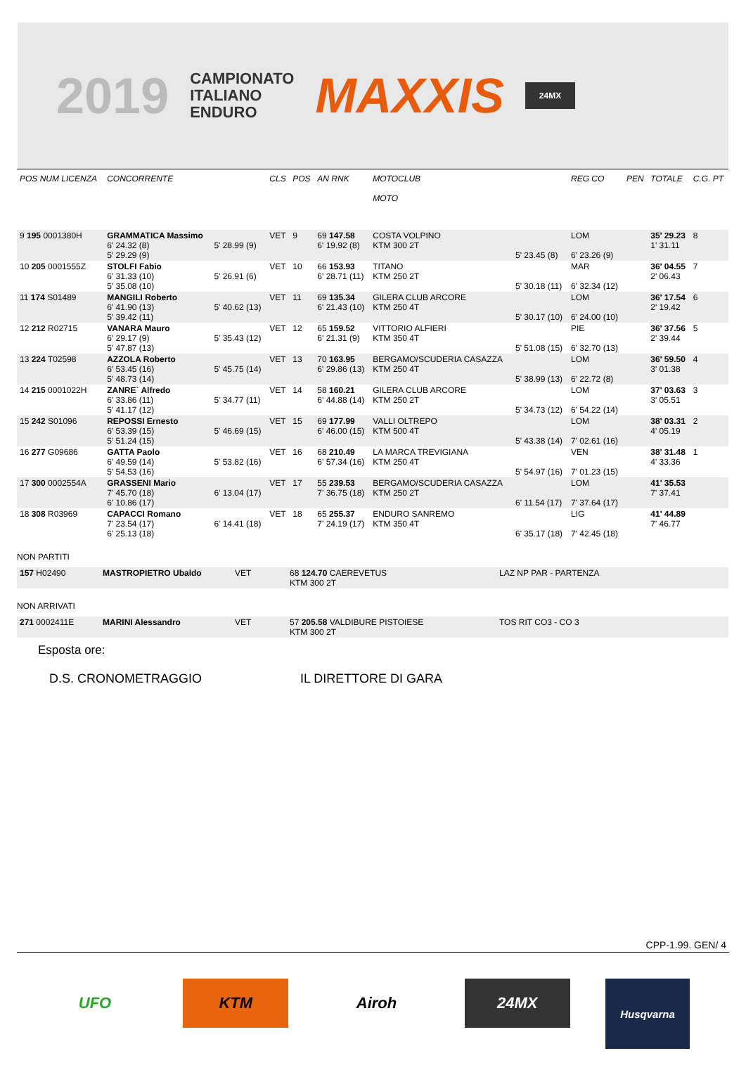2019 CAMPIONATO
ITALIANO
ENDURO MAXXIS 24MX
| POS NUM LICENZA | CONCORRENTE | | CLS | POS | AN RNK | MOTOCLUB MOTO | | REG CO | PEN | TOTALE | C.G. PT |
| --- | --- | --- | --- | --- | --- | --- | --- | --- | --- | --- | --- |
| 9 195 0001380H | GRAMMATICA Massimo 6' 24.32 (8) 5' 29.29 (9) | 5' 28.99 (9) | VET | 9 | 69 147.58 6' 19.92 (8) | COSTA VOLPINO KTM 300 2T | 5' 23.45 (8) | LOM 6' 23.26 (9) | | 35' 29.23 1' 31.11 | 8 |
| 10 205 0001555Z | STOLFI Fabio 6' 31.33 (10) 5' 35.08 (10) | 5' 26.91 (6) | VET | 10 | 66 153.93 6' 28.71 (11) | TITANO KTM 250 2T | 5' 30.18 (11) | MAR 6' 32.34 (12) | | 36' 04.55 2' 06.43 | 7 |
| 11 174 S01489 | MANGILI Roberto 6' 41.90 (13) 5' 39.42 (11) | 5' 40.62 (13) | VET | 11 | 69 135.34 6' 21.43 (10) | GILERA CLUB ARCORE KTM 250 4T | 5' 30.17 (10) | LOM 6' 24.00 (10) | | 36' 17.54 2' 19.42 | 6 |
| 12 212 R02715 | VANARA Mauro 6' 29.17 (9) 5' 47.87 (13) | 5' 35.43 (12) | VET | 12 | 65 159.52 6' 21.31 (9) | VITTORIO ALFIERI KTM 350 4T | 5' 51.08 (15) | PIE 6' 32.70 (13) | | 36' 37.56 2' 39.44 | 5 |
| 13 224 T02598 | AZZOLA Roberto 6' 53.45 (16) 5' 48.73 (14) | 5' 45.75 (14) | VET | 13 | 70 163.95 6' 29.86 (13) | BERGAMO/SCUDERIA CASAZZA KTM 250 4T | 5' 38.99 (13) | LOM 6' 22.72 (8) | | 36' 59.50 3' 01.38 | 4 |
| 14 215 0001022H | ZANRE` Alfredo 6' 33.86 (11) 5' 41.17 (12) | 5' 34.77 (11) | VET | 14 | 58 160.21 6' 44.88 (14) | GILERA CLUB ARCORE KTM 250 2T | 5' 34.73 (12) | LOM 6' 54.22 (14) | | 37' 03.63 3' 05.51 | 3 |
| 15 242 S01096 | REPOSSI Ernesto 6' 53.39 (15) 5' 51.24 (15) | 5' 46.69 (15) | VET | 15 | 69 177.99 6' 46.00 (15) | VALLI OLTREPO KTM 500 4T | 5' 43.38 (14) | LOM 7' 02.61 (16) | | 38' 03.31 4' 05.19 | 2 |
| 16 277 G09686 | GATTA Paolo 6' 49.59 (14) 5' 54.53 (16) | 5' 53.82 (16) | VET | 16 | 68 210.49 6' 57.34 (16) | LA MARCA TREVIGIANA KTM 250 4T | 5' 54.97 (16) | VEN 7' 01.23 (15) | | 38' 31.48 4' 33.36 | 1 |
| 17 300 0002554A | GRASSENI Mario 7' 45.70 (18) 6' 10.86 (17) | 6' 13.04 (17) | VET | 17 | 55 239.53 7' 36.75 (18) | BERGAMO/SCUDERIA CASAZZA KTM 250 2T | 6' 11.54 (17) | LOM 7' 37.64 (17) | | 41' 35.53 7' 37.41 | |
| 18 308 R03969 | CAPACCI Romano 7' 23.54 (17) 6' 25.13 (18) | 6' 14.41 (18) | VET | 18 | 65 255.37 7' 24.19 (17) | ENDURO SANREMO KTM 350 4T | 6' 35.17 (18) | LIG 7' 42.45 (18) | | 41' 44.89 7' 46.77 | |
NON PARTITI
| 157 H02490 | MASTROPIETRO Ubaldo | VET | 68 124.70 CAEREVETUS KTM 300 2T | LAZ NP PAR - PARTENZA |
NON ARRIVATI
| 271 0002411E | MARINI Alessandro | VET | 57 205.58 VALDIBURE PISTOIESE KTM 300 2T | TOS RIT CO3 - CO 3 |
Esposta ore:
D.S. CRONOMETRAGGIO IL DIRETTORE DI GARA
CPP-1.99. GEN/ 4
UFO KTM Airoh 24MX
Husqvarna